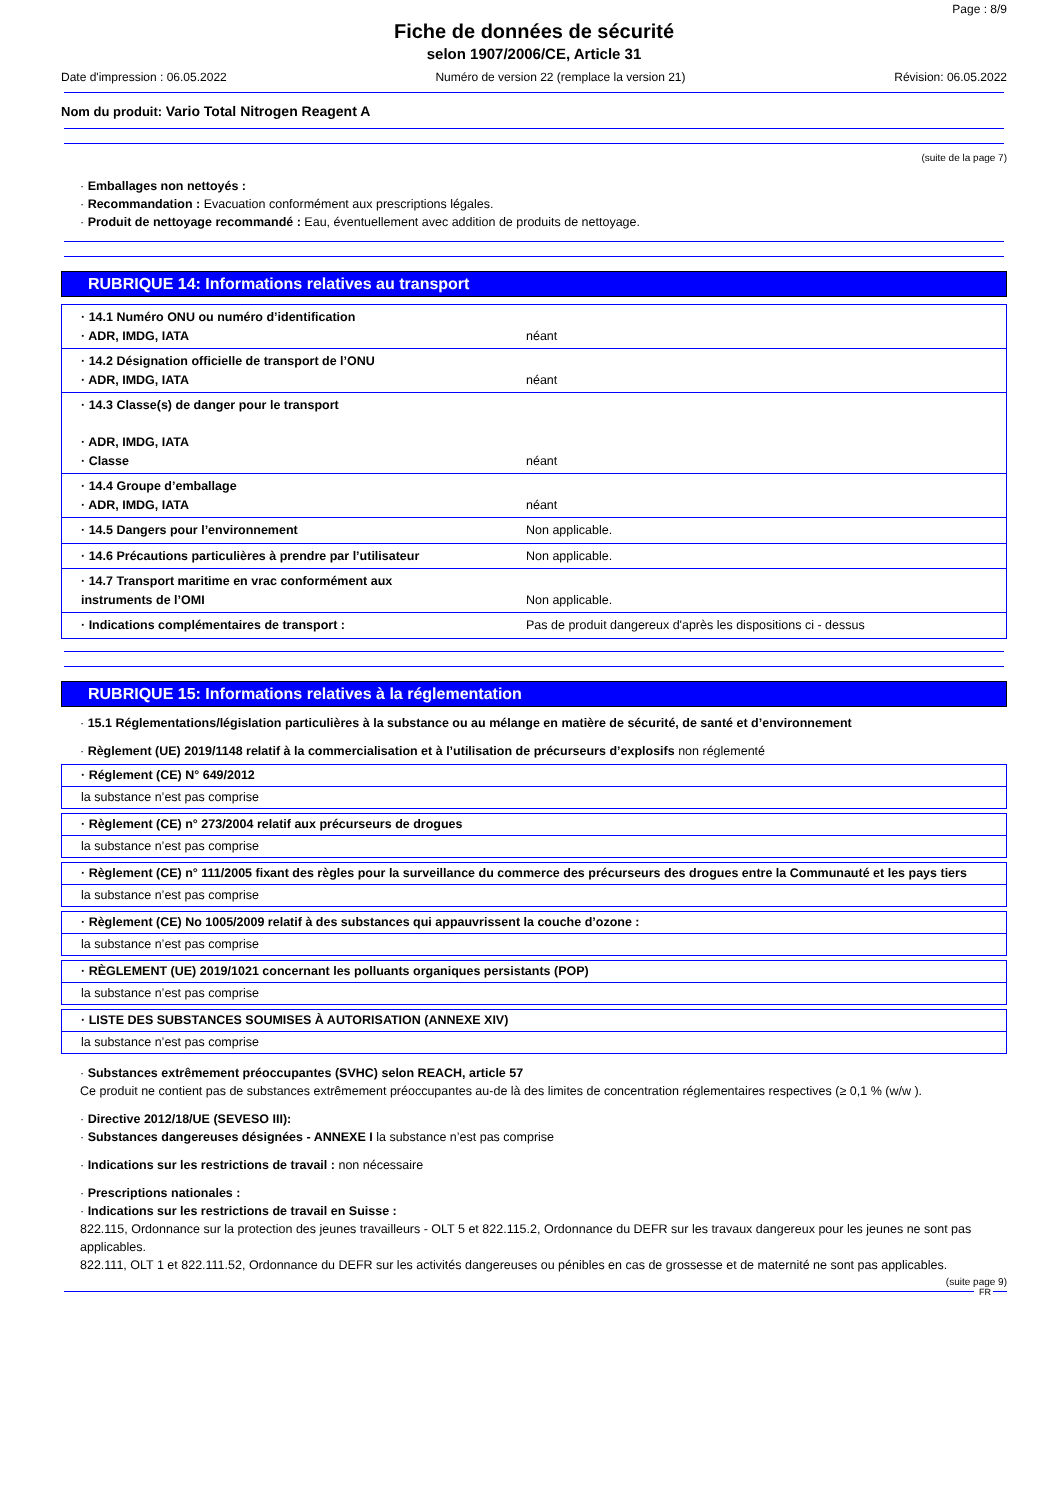Page : 8/9
Fiche de données de sécurité
selon 1907/2006/CE, Article 31
Date d'impression : 06.05.2022 Numéro de version 22 (remplace la version 21) Révision: 06.05.2022
Nom du produit: Vario Total Nitrogen Reagent A
(suite de la page 7)
· Emballages non nettoyés :
· Recommandation : Evacuation conformément aux prescriptions légales.
· Produit de nettoyage recommandé : Eau, éventuellement avec addition de produits de nettoyage.
RUBRIQUE 14: Informations relatives au transport
| · 14.1 Numéro ONU ou numéro d’identification · ADR, IMDG, IATA | néant |
| · 14.2 Désignation officielle de transport de l’ONU · ADR, IMDG, IATA | néant |
| · 14.3 Classe(s) de danger pour le transport · ADR, IMDG, IATA · Classe | néant |
| · 14.4 Groupe d’emballage · ADR, IMDG, IATA | néant |
| · 14.5 Dangers pour l’environnement | Non applicable. |
| · 14.6 Précautions particulières à prendre par l’utilisateur | Non applicable. |
| · 14.7 Transport maritime en vrac conformément aux instruments de l’OMI | Non applicable. |
| · Indications complémentaires de transport : | Pas de produit dangereux d'après les dispositions ci - dessus |
RUBRIQUE 15: Informations relatives à la réglementation
· 15.1 Réglementations/législation particulières à la substance ou au mélange en matière de sécurité, de santé et d’environnement
· Règlement (UE) 2019/1148 relatif à la commercialisation et à l’utilisation de précurseurs d’explosifs non réglementé
· Réglement (CE) N° 649/2012
la substance n’est pas comprise
· Règlement (CE) n° 273/2004 relatif aux précurseurs de drogues
la substance n’est pas comprise
· Règlement (CE) n° 111/2005 fixant des règles pour la surveillance du commerce des précurseurs des drogues entre la Communauté et les pays tiers
la substance n’est pas comprise
· Règlement (CE) No 1005/2009 relatif à des substances qui appauvrissent la couche d’ozone :
la substance n’est pas comprise
· RÈGLEMENT (UE) 2019/1021 concernant les polluants organiques persistants (POP)
la substance n’est pas comprise
· LISTE DES SUBSTANCES SOUMISES À AUTORISATION (ANNEXE XIV)
la substance n’est pas comprise
· Substances extrêmement préoccupantes (SVHC) selon REACH, article 57
Ce produit ne contient pas de substances extrêmement préoccupantes au-de là des limites de concentration réglementaires respectives (≥ 0,1 % (w/w ).
· Directive 2012/18/UE (SEVESO III):
· Substances dangereuses désignées - ANNEXE I la substance n’est pas comprise
· Indications sur les restrictions de travail : non nécessaire
· Prescriptions nationales :
· Indications sur les restrictions de travail en Suisse :
822.115, Ordonnance sur la protection des jeunes travailleurs - OLT 5 et 822.115.2, Ordonnance du DEFR sur les travaux dangereux pour les jeunes ne sont pas applicables.
822.111, OLT 1 et 822.111.52, Ordonnance du DEFR sur les activités dangereuses ou pénibles en cas de grossesse et de maternité ne sont pas applicables.
(suite page 9)
FR